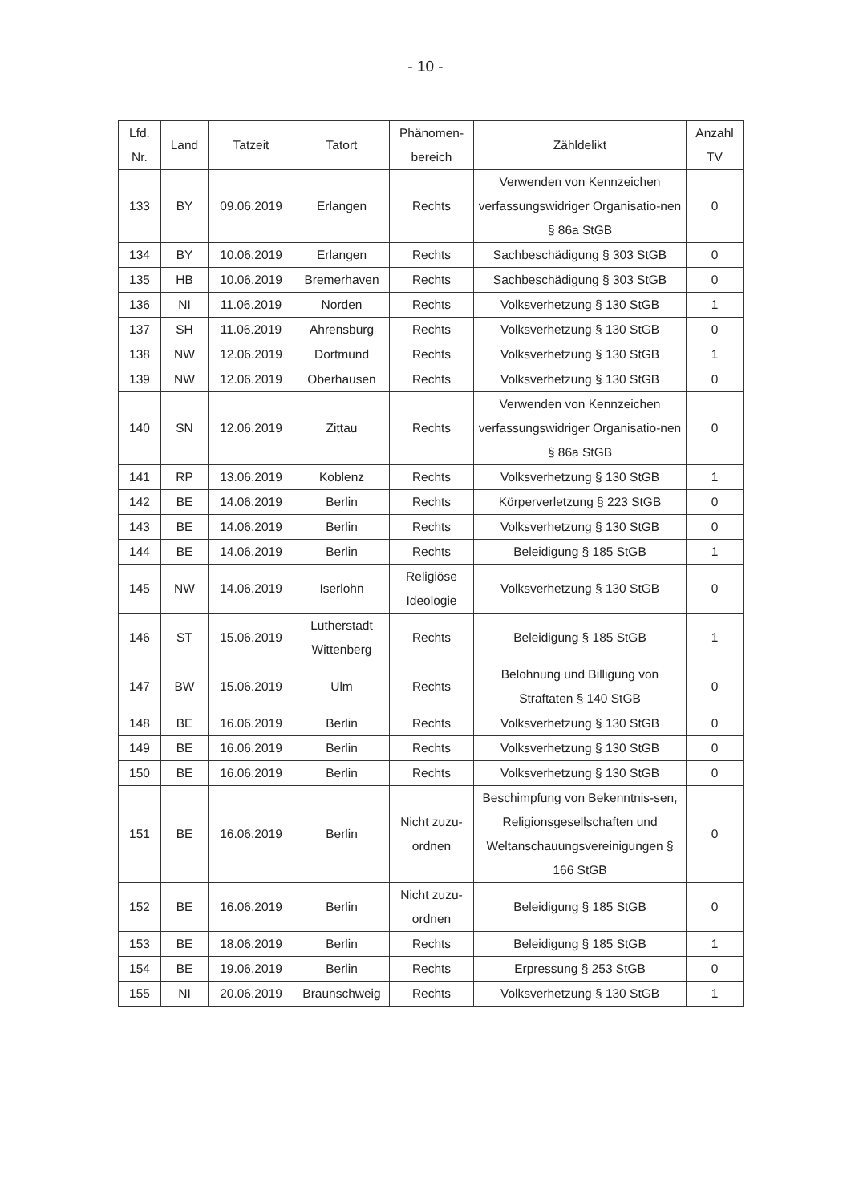- 10 -
| Lfd. Nr. | Land | Tatzeit | Tatort | Phänomen- bereich | Zähldelikt | Anzahl TV |
| --- | --- | --- | --- | --- | --- | --- |
| 133 | BY | 09.06.2019 | Erlangen | Rechts | Verwenden von Kennzeichen verfassungswidriger Organisatio-nen § 86a StGB | 0 |
| 134 | BY | 10.06.2019 | Erlangen | Rechts | Sachbeschädigung § 303 StGB | 0 |
| 135 | HB | 10.06.2019 | Bremerhaven | Rechts | Sachbeschädigung § 303 StGB | 0 |
| 136 | NI | 11.06.2019 | Norden | Rechts | Volksverhetzung § 130 StGB | 1 |
| 137 | SH | 11.06.2019 | Ahrensburg | Rechts | Volksverhetzung § 130 StGB | 0 |
| 138 | NW | 12.06.2019 | Dortmund | Rechts | Volksverhetzung § 130 StGB | 1 |
| 139 | NW | 12.06.2019 | Oberhausen | Rechts | Volksverhetzung § 130 StGB | 0 |
| 140 | SN | 12.06.2019 | Zittau | Rechts | Verwenden von Kennzeichen verfassungswidriger Organisatio-nen § 86a StGB | 0 |
| 141 | RP | 13.06.2019 | Koblenz | Rechts | Volksverhetzung § 130 StGB | 1 |
| 142 | BE | 14.06.2019 | Berlin | Rechts | Körperverletzung § 223 StGB | 0 |
| 143 | BE | 14.06.2019 | Berlin | Rechts | Volksverhetzung § 130 StGB | 0 |
| 144 | BE | 14.06.2019 | Berlin | Rechts | Beleidigung § 185 StGB | 1 |
| 145 | NW | 14.06.2019 | Iserlohn | Religiöse Ideologie | Volksverhetzung § 130 StGB | 0 |
| 146 | ST | 15.06.2019 | Lutherstadt Wittenberg | Rechts | Beleidigung § 185 StGB | 1 |
| 147 | BW | 15.06.2019 | Ulm | Rechts | Belohnung und Billigung von Straftaten § 140 StGB | 0 |
| 148 | BE | 16.06.2019 | Berlin | Rechts | Volksverhetzung § 130 StGB | 0 |
| 149 | BE | 16.06.2019 | Berlin | Rechts | Volksverhetzung § 130 StGB | 0 |
| 150 | BE | 16.06.2019 | Berlin | Rechts | Volksverhetzung § 130 StGB | 0 |
| 151 | BE | 16.06.2019 | Berlin | Nicht zuzu-ordnen | Beschimpfung von Bekenntnis-sen, Religionsgesellschaften und Weltanschauungsvereinigungen § 166 StGB | 0 |
| 152 | BE | 16.06.2019 | Berlin | Nicht zuzu-ordnen | Beleidigung § 185 StGB | 0 |
| 153 | BE | 18.06.2019 | Berlin | Rechts | Beleidigung § 185 StGB | 1 |
| 154 | BE | 19.06.2019 | Berlin | Rechts | Erpressung § 253 StGB | 0 |
| 155 | NI | 20.06.2019 | Braunschweig | Rechts | Volksverhetzung § 130 StGB | 1 |